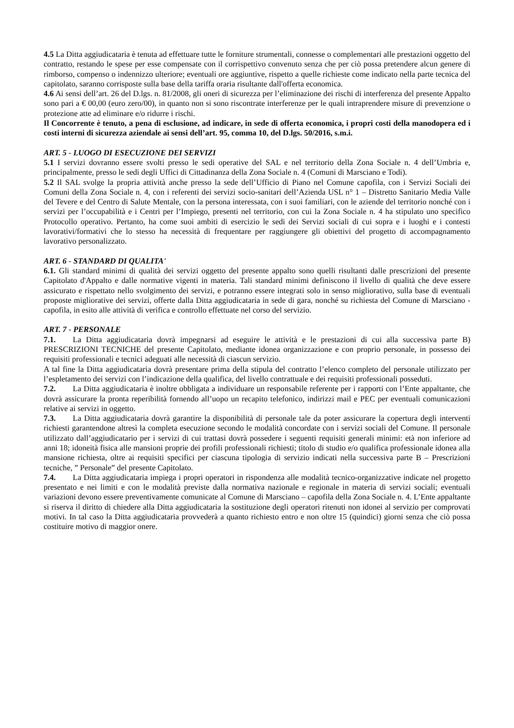4.5 La Ditta aggiudicataria è tenuta ad effettuare tutte le forniture strumentali, connesse o complementari alle prestazioni oggetto del contratto, restando le spese per esse compensate con il corrispettivo convenuto senza che per ciò possa pretendere alcun genere di rimborso, compenso o indennizzo ulteriore; eventuali ore aggiuntive, rispetto a quelle richieste come indicato nella parte tecnica del capitolato, saranno corrisposte sulla base della tariffa oraria risultante dall'offerta economica.
4.6 Ai sensi dell’art. 26 del D.lgs. n. 81/2008, gli oneri di sicurezza per l’eliminazione dei rischi di interferenza del presente Appalto sono pari a € 00,00 (euro zero/00), in quanto non si sono riscontrate interferenze per le quali intraprendere misure di prevenzione o protezione atte ad eliminare e/o ridurre i rischi.
Il Concorrente è tenuto, a pena di esclusione, ad indicare, in sede di offerta economica, i propri costi della manodopera ed i costi interni di sicurezza aziendale ai sensi dell’art. 95, comma 10, del D.lgs. 50/2016, s.m.i.
ART. 5 - LUOGO DI ESECUZIONE DEI SERVIZI
5.1 I servizi dovranno essere svolti presso le sedi operative del SAL e nel territorio della Zona Sociale n. 4 dell’Umbria e, principalmente, presso le sedi degli Uffici di Cittadinanza della Zona Sociale n. 4 (Comuni di Marsciano e Todi).
5.2 Il SAL svolge la propria attività anche presso la sede dell’Ufficio di Piano nel Comune capofila, con i Servizi Sociali dei Comuni della Zona Sociale n. 4, con i referenti dei servizi socio-sanitari dell’Azienda USL n° 1 – Distretto Sanitario Media Valle del Tevere e del Centro di Salute Mentale, con la persona interessata, con i suoi familiari, con le aziende del territorio nonché con i servizi per l’occupabilità e i Centri per l’Impiego, presenti nel territorio, con cui la Zona Sociale n. 4 ha stipulato uno specifico Protocollo operativo. Pertanto, ha come suoi ambiti di esercizio le sedi dei Servizi sociali di cui sopra e i luoghi e i contesti lavorativi/formativi che lo stesso ha necessità di frequentare per raggiungere gli obiettivi del progetto di accompagnamento lavorativo personalizzato.
ART. 6 - STANDARD DI QUALITA'
6.1. Gli standard minimi di qualità dei servizi oggetto del presente appalto sono quelli risultanti dalle prescrizioni del presente Capitolato d'Appalto e dalle normative vigenti in materia. Tali standard minimi definiscono il livello di qualità che deve essere assicurato e rispettato nello svolgimento dei servizi, e potranno essere integrati solo in senso migliorativo, sulla base di eventuali proposte migliorative dei servizi, offerte dalla Ditta aggiudicataria in sede di gara, nonché su richiesta del Comune di Marsciano - capofila, in esito alle attività di verifica e controllo effettuate nel corso del servizio.
ART. 7 - PERSONALE
7.1. La Ditta aggiudicataria dovrà impegnarsi ad eseguire le attività e le prestazioni di cui alla successiva parte B) PRESCRIZIONI TECNICHE del presente Capitolato, mediante idonea organizzazione e con proprio personale, in possesso dei requisiti professionali e tecnici adeguati alle necessità di ciascun servizio.
A tal fine la Ditta aggiudicataria dovrà presentare prima della stipula del contratto l’elenco completo del personale utilizzato per l’espletamento dei servizi con l’indicazione della qualifica, del livello contrattuale e dei requisiti professionali posseduti.
7.2. La Ditta aggiudicataria è inoltre obbligata a individuare un responsabile referente per i rapporti con l’Ente appaltante, che dovrà assicurare la pronta reperibilità fornendo all’uopo un recapito telefonico, indirizzi mail e PEC per eventuali comunicazioni relative ai servizi in oggetto.
7.3. La Ditta aggiudicataria dovrà garantire la disponibilità di personale tale da poter assicurare la copertura degli interventi richiesti garantendone altresì la completa esecuzione secondo le modalità concordate con i servizi sociali del Comune. Il personale utilizzato dall’aggiudicatario per i servizi di cui trattasi dovrà possedere i seguenti requisiti generali minimi: età non inferiore ad anni 18; idoneità fisica alle mansioni proprie dei profili professionali richiesti; titolo di studio e/o qualifica professionale idonea alla mansione richiesta, oltre ai requisiti specifici per ciascuna tipologia di servizio indicati nella successiva parte B – Prescrizioni tecniche, ” Personale” del presente Capitolato.
7.4. La Ditta aggiudicataria impiega i propri operatori in rispondenza alle modalità tecnico-organizzative indicate nel progetto presentato e nei limiti e con le modalità previste dalla normativa nazionale e regionale in materia di servizi sociali; eventuali variazioni devono essere preventivamente comunicate al Comune di Marsciano – capofila della Zona Sociale n. 4. L’Ente appaltante si riserva il diritto di chiedere alla Ditta aggiudicataria la sostituzione degli operatori ritenuti non idonei al servizio per comprovati motivi. In tal caso la Ditta aggiudicataria provvederà a quanto richiesto entro e non oltre 15 (quindici) giorni senza che ciò possa costituire motivo di maggior onere.